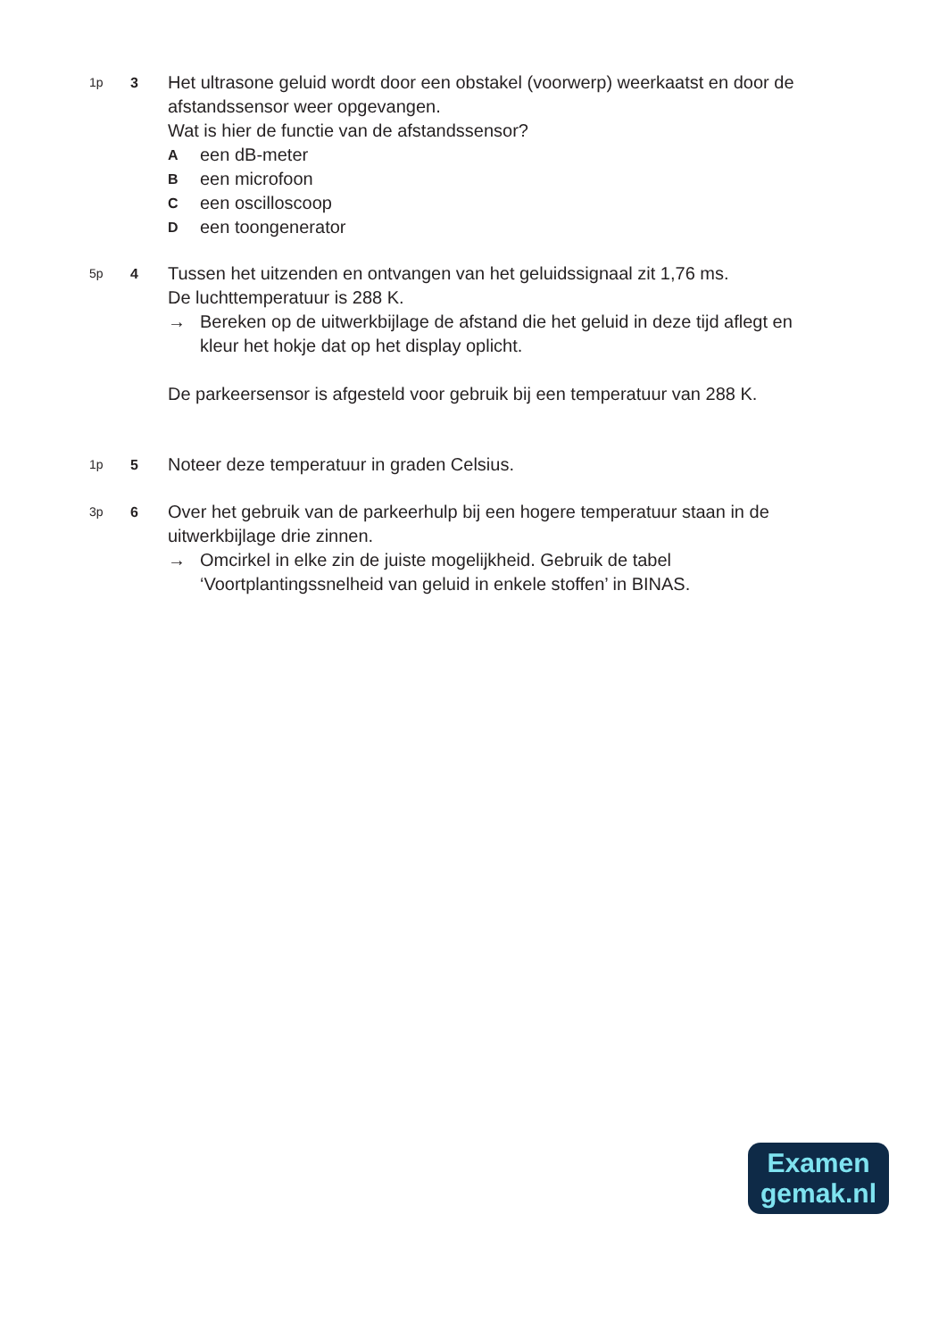1p 3
Het ultrasone geluid wordt door een obstakel (voorwerp) weerkaatst en door de afstandssensor weer opgevangen.
Wat is hier de functie van de afstandssensor?
Aeen dB-meter
Been microfoon
Ceen oscilloscoop
Deen toongenerator
5p 4
Tussen het uitzenden en ontvangen van het geluidssignaal zit 1,76 ms.
De luchttemperatuur is 288 K.
→ Bereken op de uitwerkbijlage de afstand die het geluid in deze tijd aflegt en kleur het hokje dat op het display oplicht.
De parkeersensor is afgesteld voor gebruik bij een temperatuur van 288 K.
1p 5
Noteer deze temperatuur in graden Celsius.
3p 6
Over het gebruik van de parkeerhulp bij een hogere temperatuur staan in de uitwerkbijlage drie zinnen.
→ Omcirkel in elke zin de juiste mogelijkheid. Gebruik de tabel ‘Voortplantingssnelheid van geluid in enkele stoffen’ in BINAS.
Examen
gemak.nl